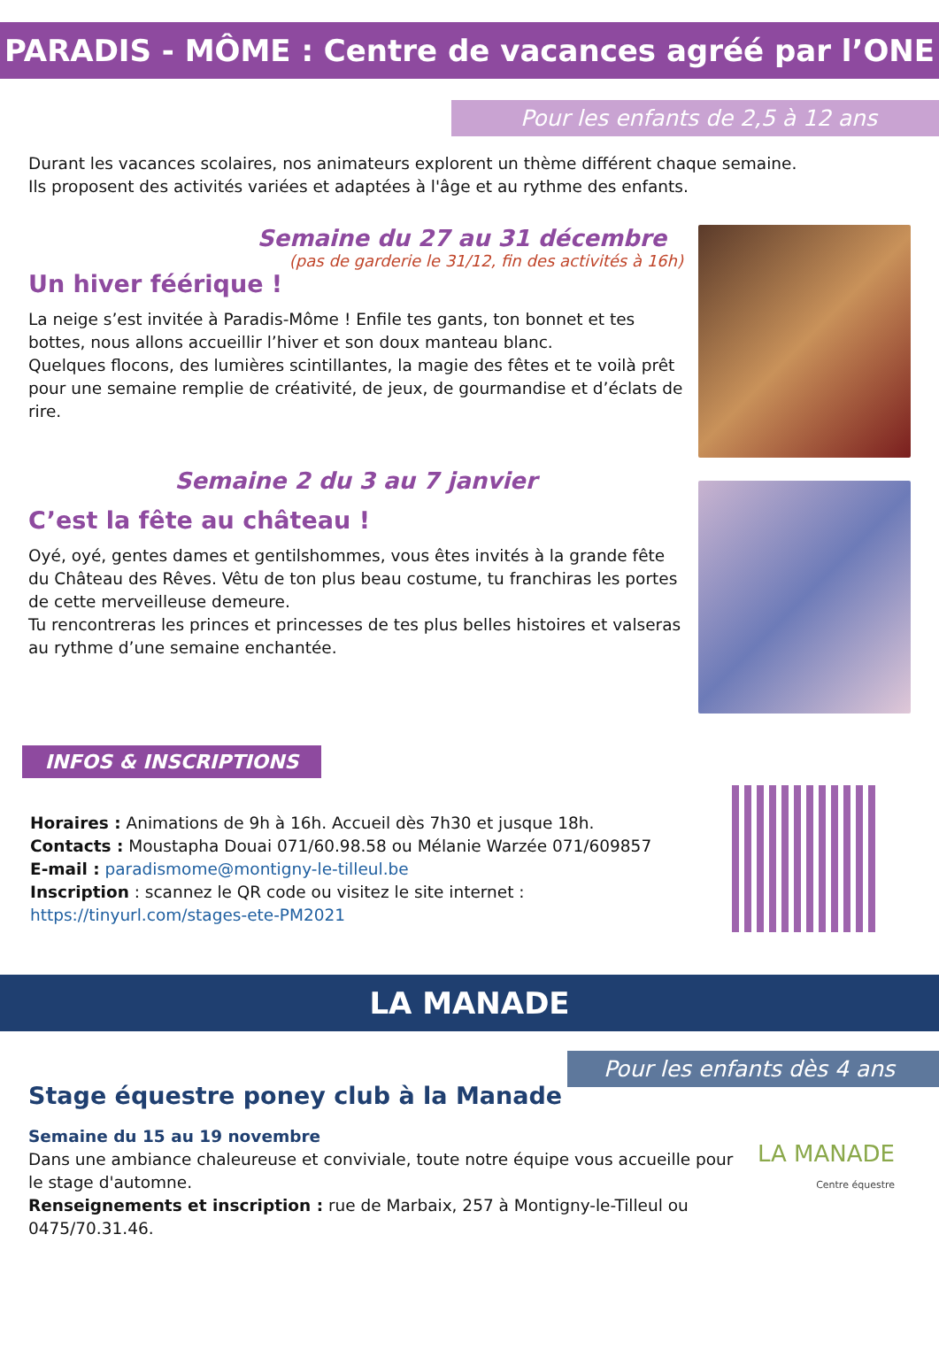PARADIS - MÔME : Centre de vacances agréé par l’ONE
Pour les enfants de 2,5 à 12 ans
Durant les vacances scolaires, nos animateurs explorent un thème différent chaque semaine.
Ils proposent des activités variées et adaptées à l'âge et au rythme des enfants.
Semaine du 27 au 31 décembre
(pas de garderie le 31/12, fin des activités à 16h)
Un hiver féérique !
La neige s’est invitée à Paradis-Môme ! Enfile tes gants, ton bonnet et tes bottes, nous allons accueillir l’hiver et son doux manteau blanc.
Quelques flocons, des lumières scintillantes, la magie des fêtes et te voilà prêt pour une semaine remplie de créativité, de jeux, de gourmandise et d’éclats de rire.
Semaine 2 du 3 au 7 janvier
C’est la fête au château !
Oyé, oyé, gentes dames et gentilshommes, vous êtes invités à la grande fête du Château des Rêves. Vêtu de ton plus beau costume, tu franchiras les portes de cette merveilleuse demeure.
Tu rencontreras les princes et princesses de tes plus belles histoires et valseras au rythme d’une semaine enchantée.
INFOS & INSCRIPTIONS
Horaires : Animations de 9h à 16h. Accueil dès 7h30 et jusque 18h.
Contacts : Moustapha Douai 071/60.98.58 ou Mélanie Warzée 071/609857
E-mail : paradismome@montigny-le-tilleul.be
Inscription : scannez le QR code ou visitez le site internet :
https://tinyurl.com/stages-ete-PM2021
LA MANADE
Pour les enfants dès 4 ans
Stage équestre poney club à la Manade
Semaine du 15 au 19 novembre
Dans une ambiance chaleureuse et conviviale, toute notre équipe vous accueille pour le stage d'automne.
Renseignements et inscription : rue de Marbaix, 257 à Montigny-le-Tilleul ou 0475/70.31.46.
LA MANADE
Centre équestre